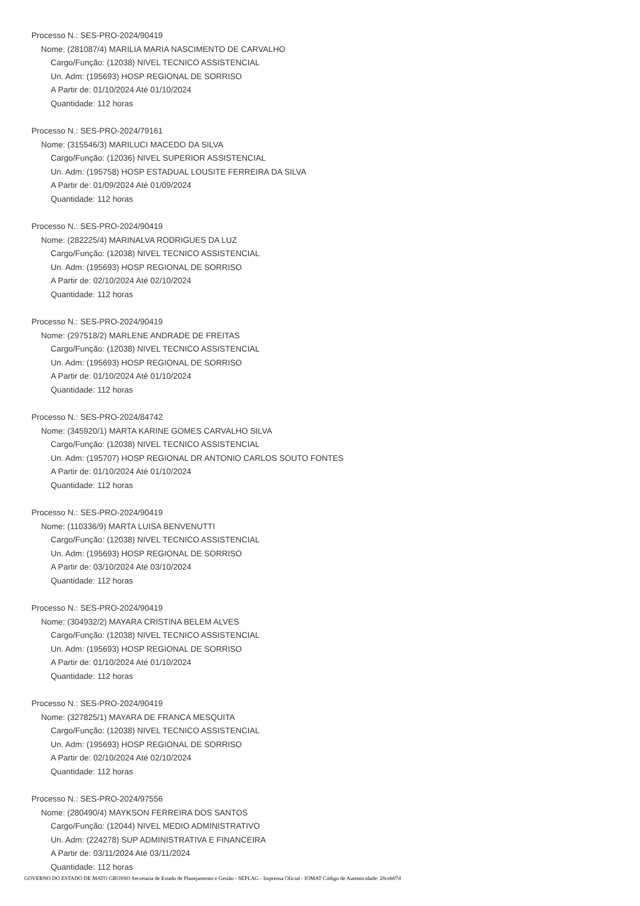Processo N.: SES-PRO-2024/90419
Nome: (281087/4) MARILIA MARIA NASCIMENTO DE CARVALHO
Cargo/Função: (12038) NIVEL TECNICO ASSISTENCIAL
Un. Adm: (195693) HOSP REGIONAL DE SORRISO
A Partir de: 01/10/2024 Até 01/10/2024
Quantidade: 112 horas
Processo N.: SES-PRO-2024/79161
Nome: (315546/3) MARILUCI MACEDO DA SILVA
Cargo/Função: (12036) NIVEL SUPERIOR ASSISTENCIAL
Un. Adm: (195758) HOSP ESTADUAL LOUSITE FERREIRA DA SILVA
A Partir de: 01/09/2024 Até 01/09/2024
Quantidade: 112 horas
Processo N.: SES-PRO-2024/90419
Nome: (282225/4) MARINALVA RODRIGUES DA LUZ
Cargo/Função: (12038) NIVEL TECNICO ASSISTENCIAL
Un. Adm: (195693) HOSP REGIONAL DE SORRISO
A Partir de: 02/10/2024 Até 02/10/2024
Quantidade: 112 horas
Processo N.: SES-PRO-2024/90419
Nome: (297518/2) MARLENE ANDRADE DE FREITAS
Cargo/Função: (12038) NIVEL TECNICO ASSISTENCIAL
Un. Adm: (195693) HOSP REGIONAL DE SORRISO
A Partir de: 01/10/2024 Até 01/10/2024
Quantidade: 112 horas
Processo N.: SES-PRO-2024/84742
Nome: (345920/1) MARTA KARINE GOMES CARVALHO SILVA
Cargo/Função: (12038) NIVEL TECNICO ASSISTENCIAL
Un. Adm: (195707) HOSP REGIONAL DR ANTONIO CARLOS SOUTO FONTES
A Partir de: 01/10/2024 Até 01/10/2024
Quantidade: 112 horas
Processo N.: SES-PRO-2024/90419
Nome: (110336/9) MARTA LUISA BENVENUTTI
Cargo/Função: (12038) NIVEL TECNICO ASSISTENCIAL
Un. Adm: (195693) HOSP REGIONAL DE SORRISO
A Partir de: 03/10/2024 Até 03/10/2024
Quantidade: 112 horas
Processo N.: SES-PRO-2024/90419
Nome: (304932/2) MAYARA CRISTINA BELEM ALVES
Cargo/Função: (12038) NIVEL TECNICO ASSISTENCIAL
Un. Adm: (195693) HOSP REGIONAL DE SORRISO
A Partir de: 01/10/2024 Até 01/10/2024
Quantidade: 112 horas
Processo N.: SES-PRO-2024/90419
Nome: (327825/1) MAYARA DE FRANCA MESQUITA
Cargo/Função: (12038) NIVEL TECNICO ASSISTENCIAL
Un. Adm: (195693) HOSP REGIONAL DE SORRISO
A Partir de: 02/10/2024 Até 02/10/2024
Quantidade: 112 horas
Processo N.: SES-PRO-2024/97556
Nome: (280490/4) MAYKSON FERREIRA DOS SANTOS
Cargo/Função: (12044) NIVEL MEDIO ADMINISTRATIVO
Un. Adm: (224278) SUP ADMINISTRATIVA E FINANCEIRA
A Partir de: 03/11/2024 Até 03/11/2024
Quantidade: 112 horas
GOVERNO DO ESTADO DE MATO GROSSO Secretaria de Estado de Planejamento e Gestão - SEPLAG - Imprensa Oficial - IOMAT Código de Autenticidade: 20ceb07d